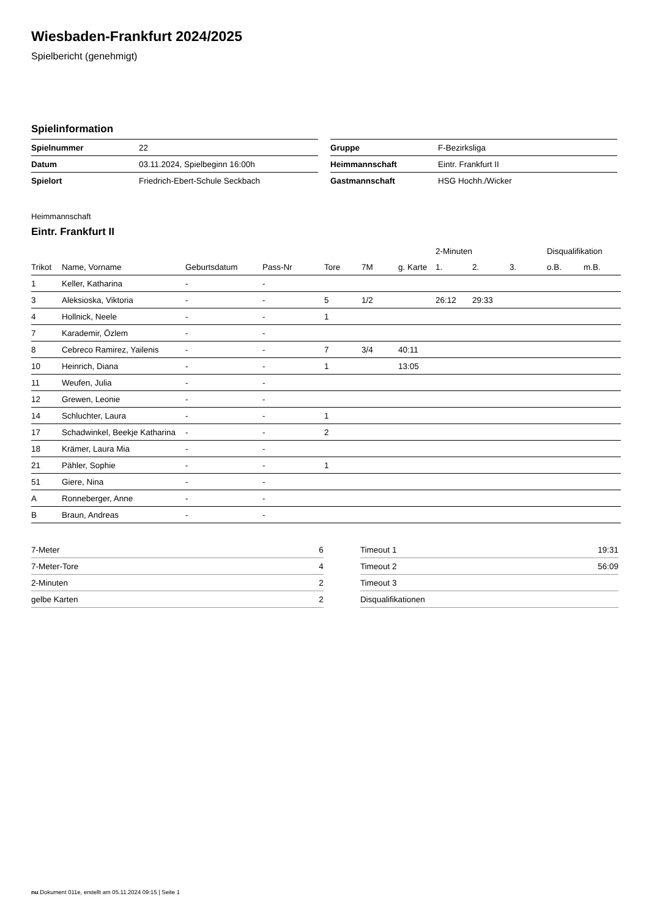Wiesbaden-Frankfurt 2024/2025
Spielbericht (genehmigt)
Spielinformation
| Spielnummer | 22 |
| Datum | 03.11.2024, Spielbeginn 16:00h |
| Spielort | Friedrich-Ebert-Schule Seckbach |
| Gruppe | F-Bezirksliga |
| Heimmannschaft | Eintr. Frankfurt II |
| Gastmannschaft | HSG Hochh./Wicker |
Heimmannschaft
Eintr. Frankfurt II
| | | | | | | | 2-Minuten | | | Disqualifikation | |
| --- | --- | --- | --- | --- | --- | --- | --- | --- | --- | --- | --- |
| Trikot | Name, Vorname | Geburtsdatum | Pass-Nr | Tore | 7M | g. Karte | 1. | 2. | 3. | o.B. | m.B. |
| 1 | Keller, Katharina | - | - | | | | | | | | |
| 3 | Aleksioska, Viktoria | - | - | 5 | 1/2 | | 26:12 | 29:33 | | | |
| 4 | Hollnick, Neele | - | - | 1 | | | | | | | |
| 7 | Karademir, Özlem | - | - | | | | | | | | |
| 8 | Cebreco Ramirez, Yailenis | - | - | 7 | 3/4 | 40:11 | | | | | |
| 10 | Heinrich, Diana | - | - | 1 | | 13:05 | | | | | |
| 11 | Weufen, Julia | - | - | | | | | | | | |
| 12 | Grewen, Leonie | - | - | | | | | | | | |
| 14 | Schluchter, Laura | - | - | 1 | | | | | | | |
| 17 | Schadwinkel, Beekje Katharina | - | - | 2 | | | | | | | |
| 18 | Krämer, Laura Mia | - | - | | | | | | | | |
| 21 | Pähler, Sophie | - | - | 1 | | | | | | | |
| 51 | Giere, Nina | - | - | | | | | | | | |
| A | Ronneberger, Anne | - | - | | | | | | | | |
| B | Braun, Andreas | - | - | | | | | | | | |
| 7-Meter | 6 |
| 7-Meter-Tore | 4 |
| 2-Minuten | 2 |
| gelbe Karten | 2 |
| Timeout 1 | 19:31 |
| Timeout 2 | 56:09 |
| Timeout 3 | |
| Disqualifikationen | |
nu.Dokument 011e, erstellt am 05.11.2024 09:15 | Seite 1